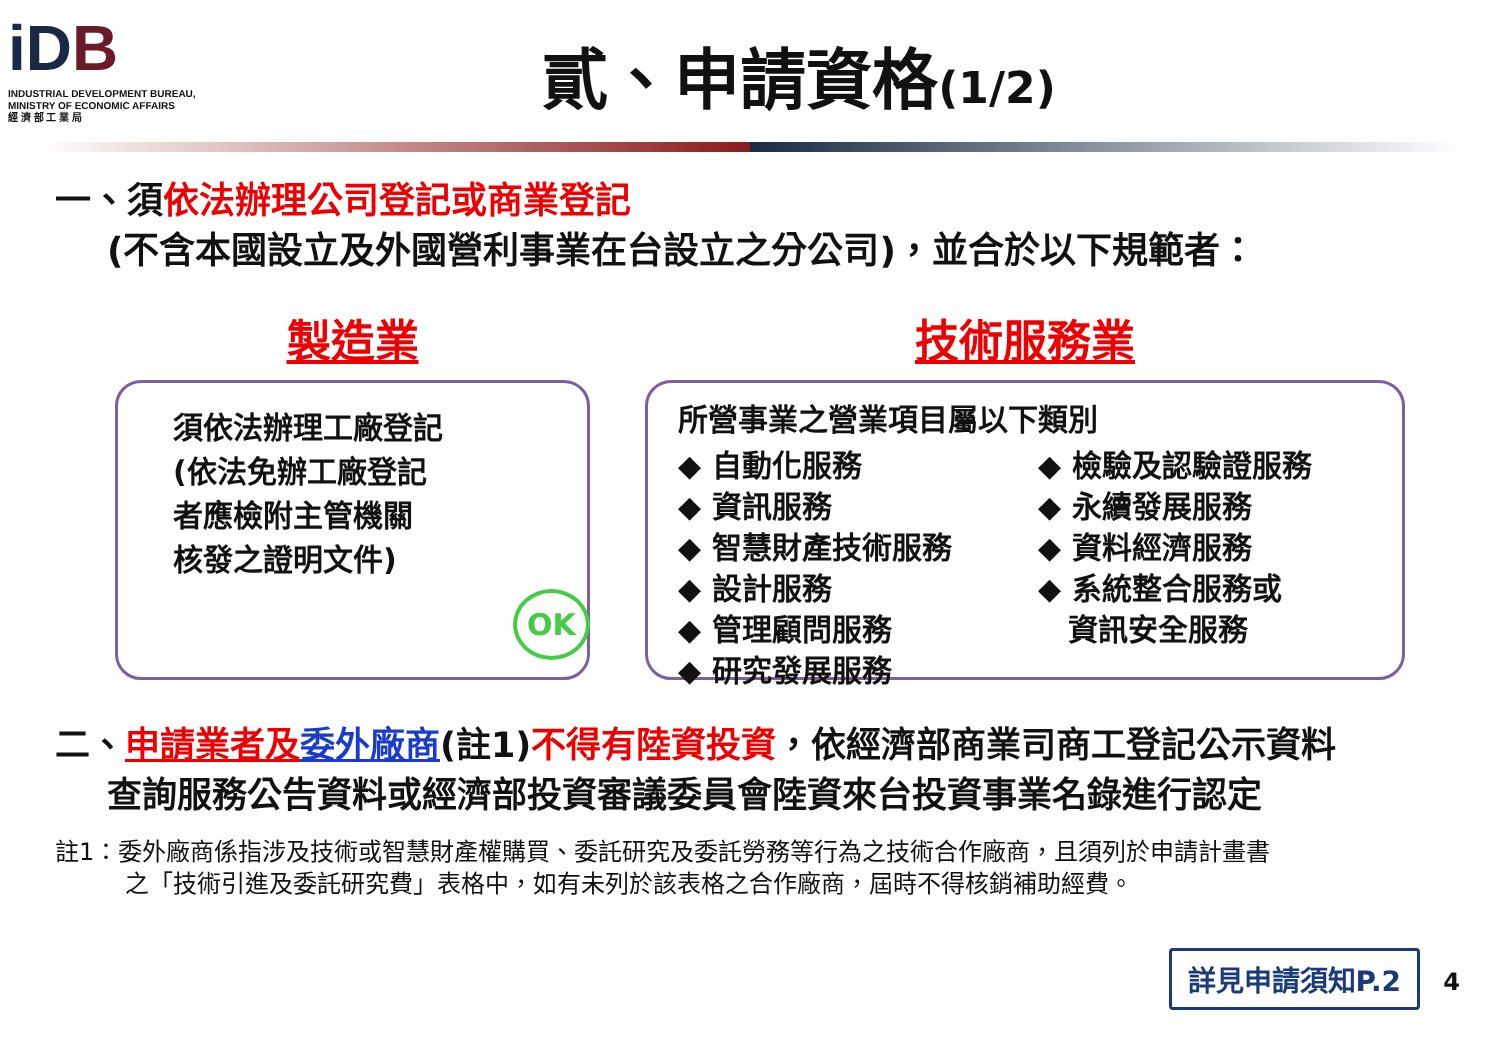iDB
INDUSTRIAL DEVELOPMENT BUREAU,
MINISTRY OF ECONOMIC AFFAIRS
經 濟 部 工 業 局
貳、申請資格(1/2)
一、須依法辦理公司登記或商業登記
(不含本國設立及外國營利事業在台設立之分公司)，並合於以下規範者：
製造業
須依法辦理工廠登記
(依法免辦工廠登記
者應檢附主管機關
核發之證明文件)
OK
技術服務業
所營事業之營業項目屬以下類別
◆ 自動化服務
◆ 資訊服務
◆ 智慧財產技術服務
◆ 設計服務
◆ 管理顧問服務
◆ 研究發展服務
◆ 檢驗及認驗證服務
◆ 永續發展服務
◆ 資料經濟服務
◆ 系統整合服務或
　資訊安全服務
二、申請業者及 委外廠商(註1)不得有陸資投資，依經濟部商業司商工登記公示資料
查詢服務公告資料或經濟部投資審議委員會陸資來台投資事業名錄進行認定
註1：委外廠商係指涉及技術或智慧財產權購買、委託研究及委託勞務等行為之技術合作廠商，且須列於申請計畫書
之「技術引進及委託研究費」表格中，如有未列於該表格之合作廠商，屆時不得核銷補助經費。
詳見申請須知P.2
4